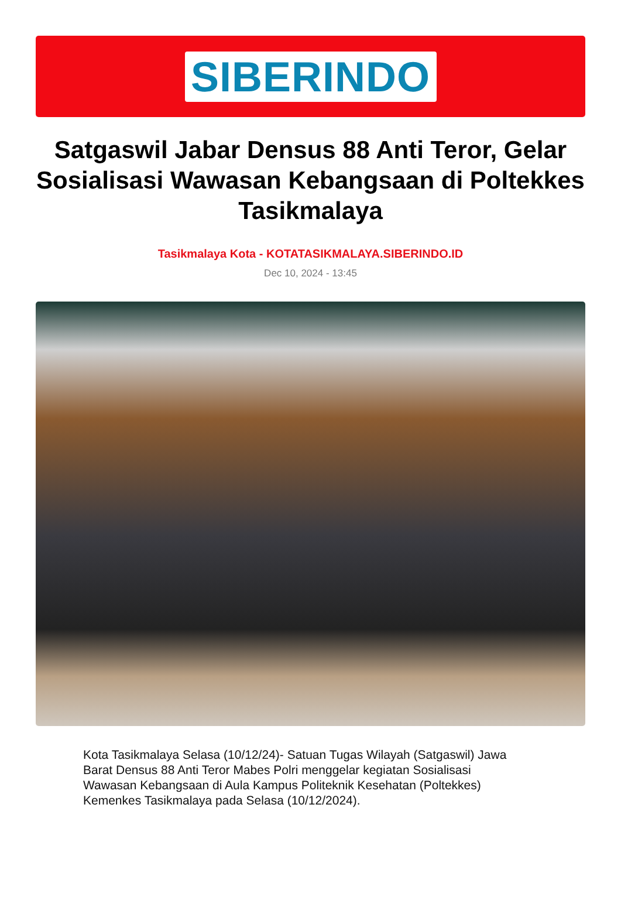SIBERINDO
Satgaswil Jabar Densus 88 Anti Teror, Gelar Sosialisasi Wawasan Kebangsaan di Poltekkes Tasikmalaya
Tasikmalaya Kota - KOTATASIKMALAYA.SIBERINDO.ID
Dec 10, 2024 - 13:45
Kota Tasikmalaya Selasa (10/12/24)- Satuan Tugas Wilayah (Satgaswil) Jawa Barat Densus 88 Anti Teror Mabes Polri menggelar kegiatan Sosialisasi Wawasan Kebangsaan di Aula Kampus Politeknik Kesehatan (Poltekkes) Kemenkes Tasikmalaya pada Selasa (10/12/2024).